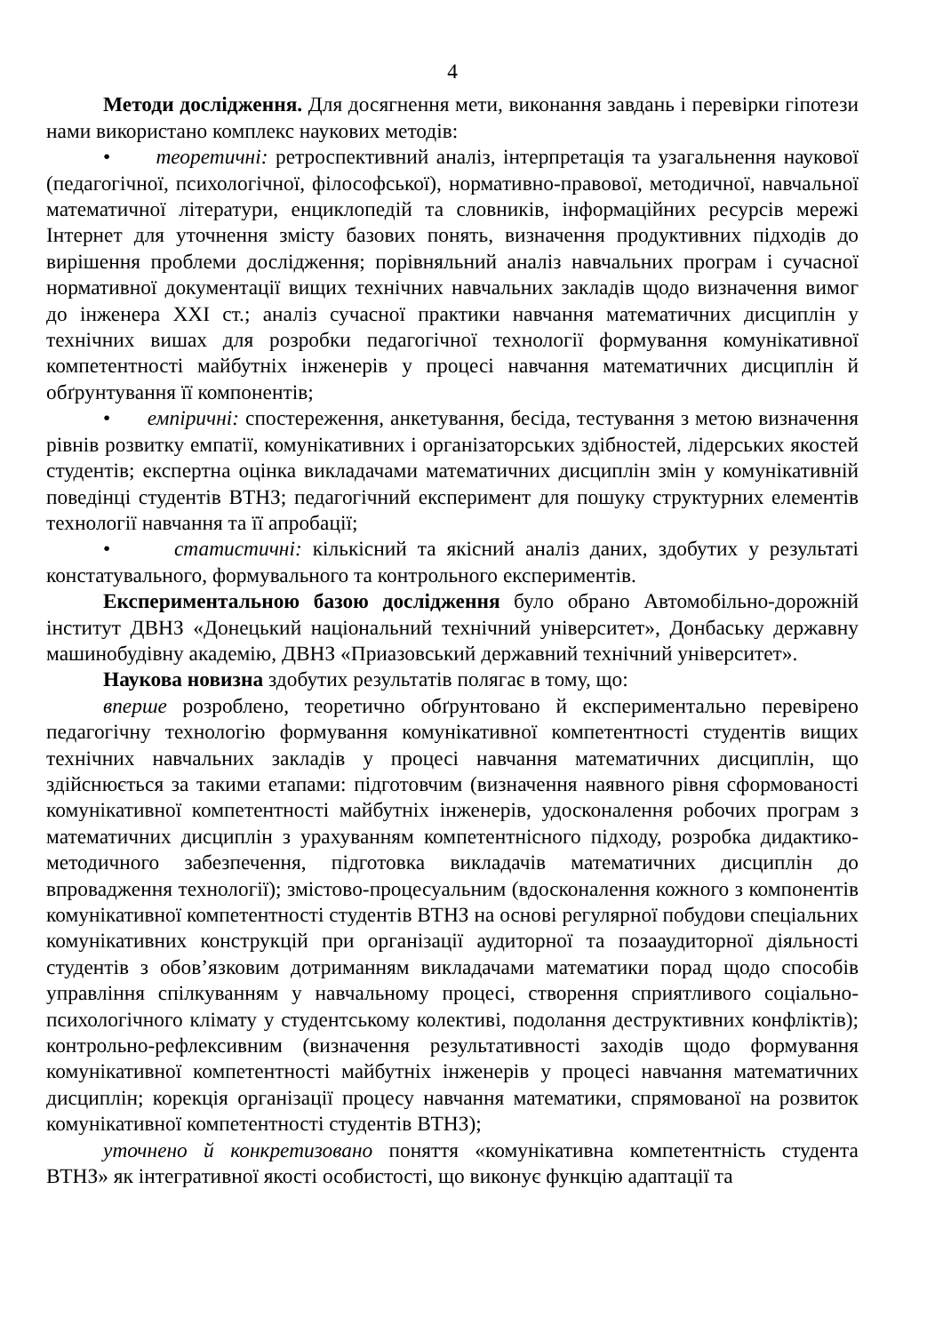4
Методи дослідження. Для досягнення мети, виконання завдань і перевірки гіпотези нами використано комплекс наукових методів:
• теоретичні: ретроспективний аналіз, інтерпретація та узагальнення наукової (педагогічної, психологічної, філософської), нормативно-правової, методичної, навчальної математичної літератури, енциклопедій та словників, інформаційних ресурсів мережі Інтернет для уточнення змісту базових понять, визначення продуктивних підходів до вирішення проблеми дослідження; порівняльний аналіз навчальних програм і сучасної нормативної документації вищих технічних навчальних закладів щодо визначення вимог до інженера XXI ст.; аналіз сучасної практики навчання математичних дисциплін у технічних вишах для розробки педагогічної технології формування комунікативної компетентності майбутніх інженерів у процесі навчання математичних дисциплін й обґрунтування її компонентів;
• емпіричні: спостереження, анкетування, бесіда, тестування з метою визначення рівнів розвитку емпатії, комунікативних і організаторських здібностей, лідерських якостей студентів; експертна оцінка викладачами математичних дисциплін змін у комунікативній поведінці студентів ВТНЗ; педагогічний експеримент для пошуку структурних елементів технології навчання та її апробації;
• статистичні: кількісний та якісний аналіз даних, здобутих у результаті констатувального, формувального та контрольного експериментів.
Експериментальною базою дослідження було обрано Автомобільно-дорожній інститут ДВНЗ «Донецький національний технічний університет», Донбаську державну машинобудівну академію, ДВНЗ «Приазовський державний технічний університет».
Наукова новизна здобутих результатів полягає в тому, що:
вперше розроблено, теоретично обґрунтовано й експериментально перевірено педагогічну технологію формування комунікативної компетентності студентів вищих технічних навчальних закладів у процесі навчання математичних дисциплін, що здійснюється за такими етапами: підготовчим (визначення наявного рівня сформованості комунікативної компетентності майбутніх інженерів, удосконалення робочих програм з математичних дисциплін з урахуванням компетентнісного підходу, розробка дидактико-методичного забезпечення, підготовка викладачів математичних дисциплін до впровадження технології); змістово-процесуальним (вдосконалення кожного з компонентів комунікативної компетентності студентів ВТНЗ на основі регулярної побудови спеціальних комунікативних конструкцій при організації аудиторної та позааудиторної діяльності студентів з обов’язковим дотриманням викладачами математики порад щодо способів управління спілкуванням у навчальному процесі, створення сприятливого соціально-психологічного клімату у студентському колективі, подолання деструктивних конфліктів); контрольно-рефлексивним (визначення результативності заходів щодо формування комунікативної компетентності майбутніх інженерів у процесі навчання математичних дисциплін; корекція організації процесу навчання математики, спрямованої на розвиток комунікативної компетентності студентів ВТНЗ);
уточнено й конкретизовано поняття «комунікативна компетентність студента ВТНЗ» як інтегративної якості особистості, що виконує функцію адаптації та